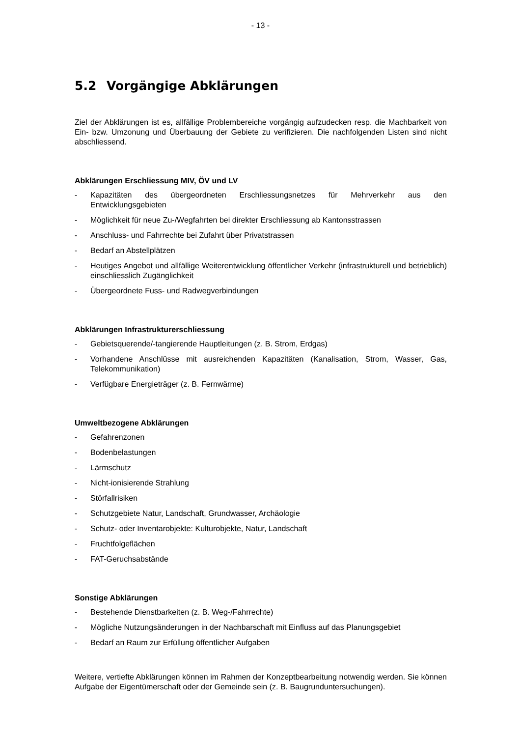- 13 -
5.2 Vorgängige Abklärungen
Ziel der Abklärungen ist es, allfällige Problembereiche vorgängig aufzudecken resp. die Machbarkeit von Ein- bzw. Umzonung und Überbauung der Gebiete zu verifizieren. Die nachfolgenden Listen sind nicht abschliessend.
Abklärungen Erschliessung MIV, ÖV und LV
- Kapazitäten des übergeordneten Erschliessungsnetzes für Mehrverkehr aus den Entwicklungsgebieten
- Möglichkeit für neue Zu-/Wegfahrten bei direkter Erschliessung ab Kantonsstrassen
- Anschluss- und Fahrrechte bei Zufahrt über Privatstrassen
- Bedarf an Abstellplätzen
- Heutiges Angebot und allfällige Weiterentwicklung öffentlicher Verkehr (infrastrukturell und betrieblich) einschliesslich Zugänglichkeit
- Übergeordnete Fuss- und Radwegverbindungen
Abklärungen Infrastrukturerschliessung
- Gebietsquerende/-tangierende Hauptleitungen (z. B. Strom, Erdgas)
- Vorhandene Anschlüsse mit ausreichenden Kapazitäten (Kanalisation, Strom, Wasser, Gas, Telekommunikation)
- Verfügbare Energieträger (z. B. Fernwärme)
Umweltbezogene Abklärungen
- Gefahrenzonen
- Bodenbelastungen
- Lärmschutz
- Nicht-ionisierende Strahlung
- Störfallrisiken
- Schutzgebiete Natur, Landschaft, Grundwasser, Archäologie
- Schutz- oder Inventarobjekte: Kulturobjekte, Natur, Landschaft
- Fruchtfolgeflächen
- FAT-Geruchsabstände
Sonstige Abklärungen
- Bestehende Dienstbarkeiten (z. B. Weg-/Fahrrechte)
- Mögliche Nutzungsänderungen in der Nachbarschaft mit Einfluss auf das Planungsgebiet
- Bedarf an Raum zur Erfüllung öffentlicher Aufgaben
Weitere, vertiefte Abklärungen können im Rahmen der Konzeptbearbeitung notwendig werden. Sie können Aufgabe der Eigentümerschaft oder der Gemeinde sein (z. B. Baugrunduntersuchungen).